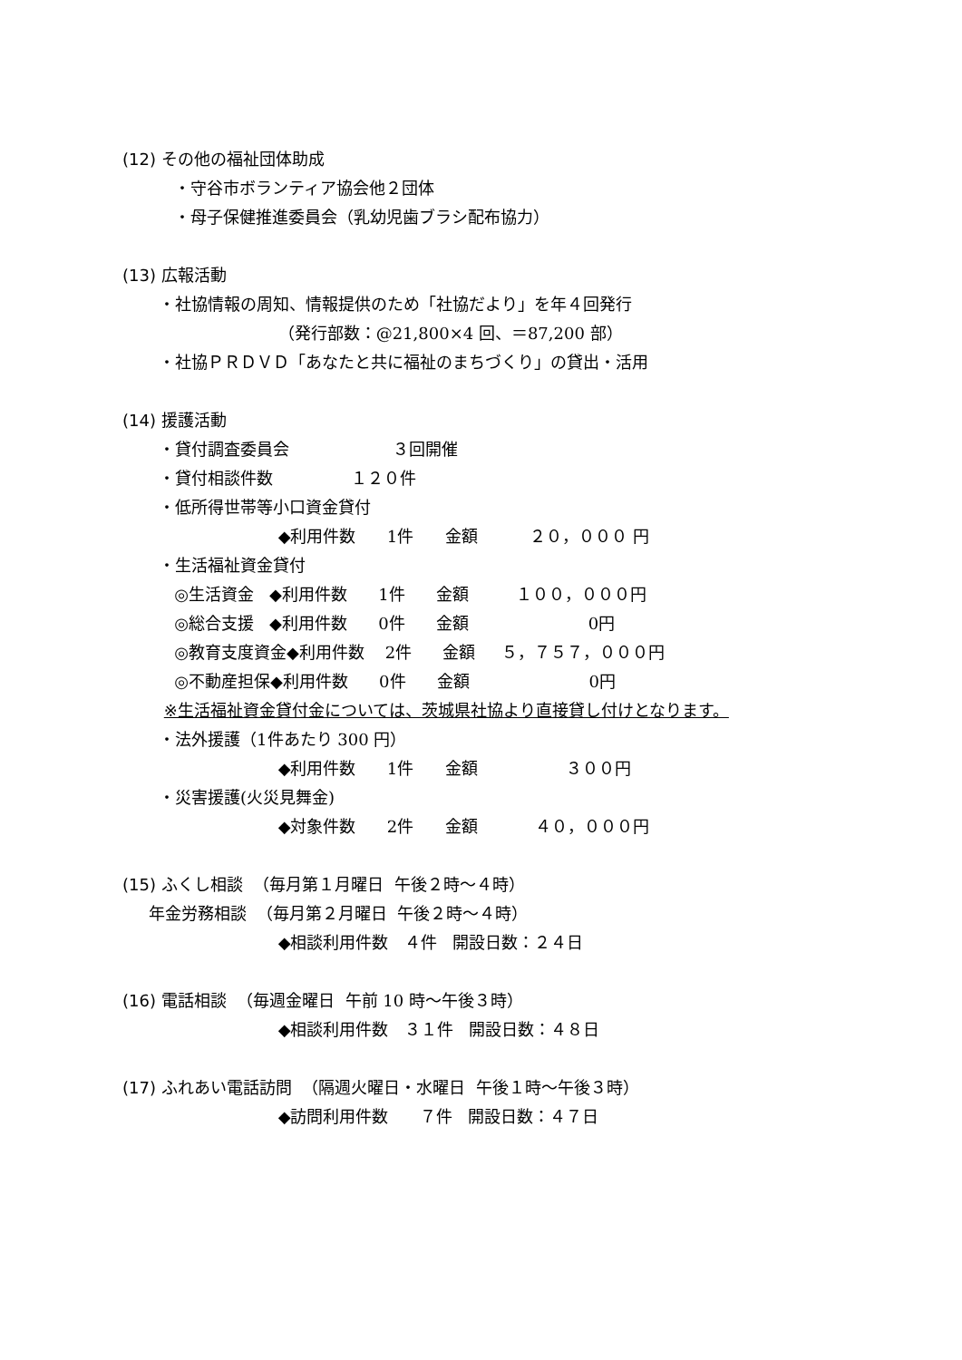(12) その他の福祉団体助成
・守谷市ボランティア協会他２団体
・母子保健推進委員会（乳幼児歯ブラシ配布協力）
(13) 広報活動
・社協情報の周知、情報提供のため「社協だより」を年４回発行
（発行部数：@21,800×4 回、＝87,200 部）
・社協ＰＲＤＶＤ「あなたと共に福祉のまちづくり」の貸出・活用
(14) 援護活動
・貸付調査委員会 ３回開催
・貸付相談件数 １２０件
・低所得世帯等小口資金貸付
◆利用件数 1件 金額 ２０，０００ 円
・生活福祉資金貸付
◎生活資金 ◆利用件数 1件 金額 １００，０００円
◎総合支援 ◆利用件数 0件 金額 0円
◎教育支度資金◆利用件数 2件 金額 ５，７５７，０００円
◎不動産担保◆利用件数 0件 金額 0円
※生活福祉資金貸付金については、茨城県社協より直接貸し付けとなります。
・法外援護（1件あたり 300 円）
◆利用件数 1件 金額 ３００円
・災害援護(火災見舞金)
◆対象件数 2件 金額 ４０，０００円
(15) ふくし相談 （毎月第１月曜日 午後２時～４時）
年金労務相談 （毎月第２月曜日 午後２時～４時）
◆相談利用件数 ４件 開設日数：２４日
(16) 電話相談 （毎週金曜日 午前 10 時～午後３時）
◆相談利用件数 ３１件 開設日数：４８日
(17) ふれあい電話訪問 （隔週火曜日・水曜日 午後１時～午後３時）
◆訪問利用件数 ７件 開設日数：４７日